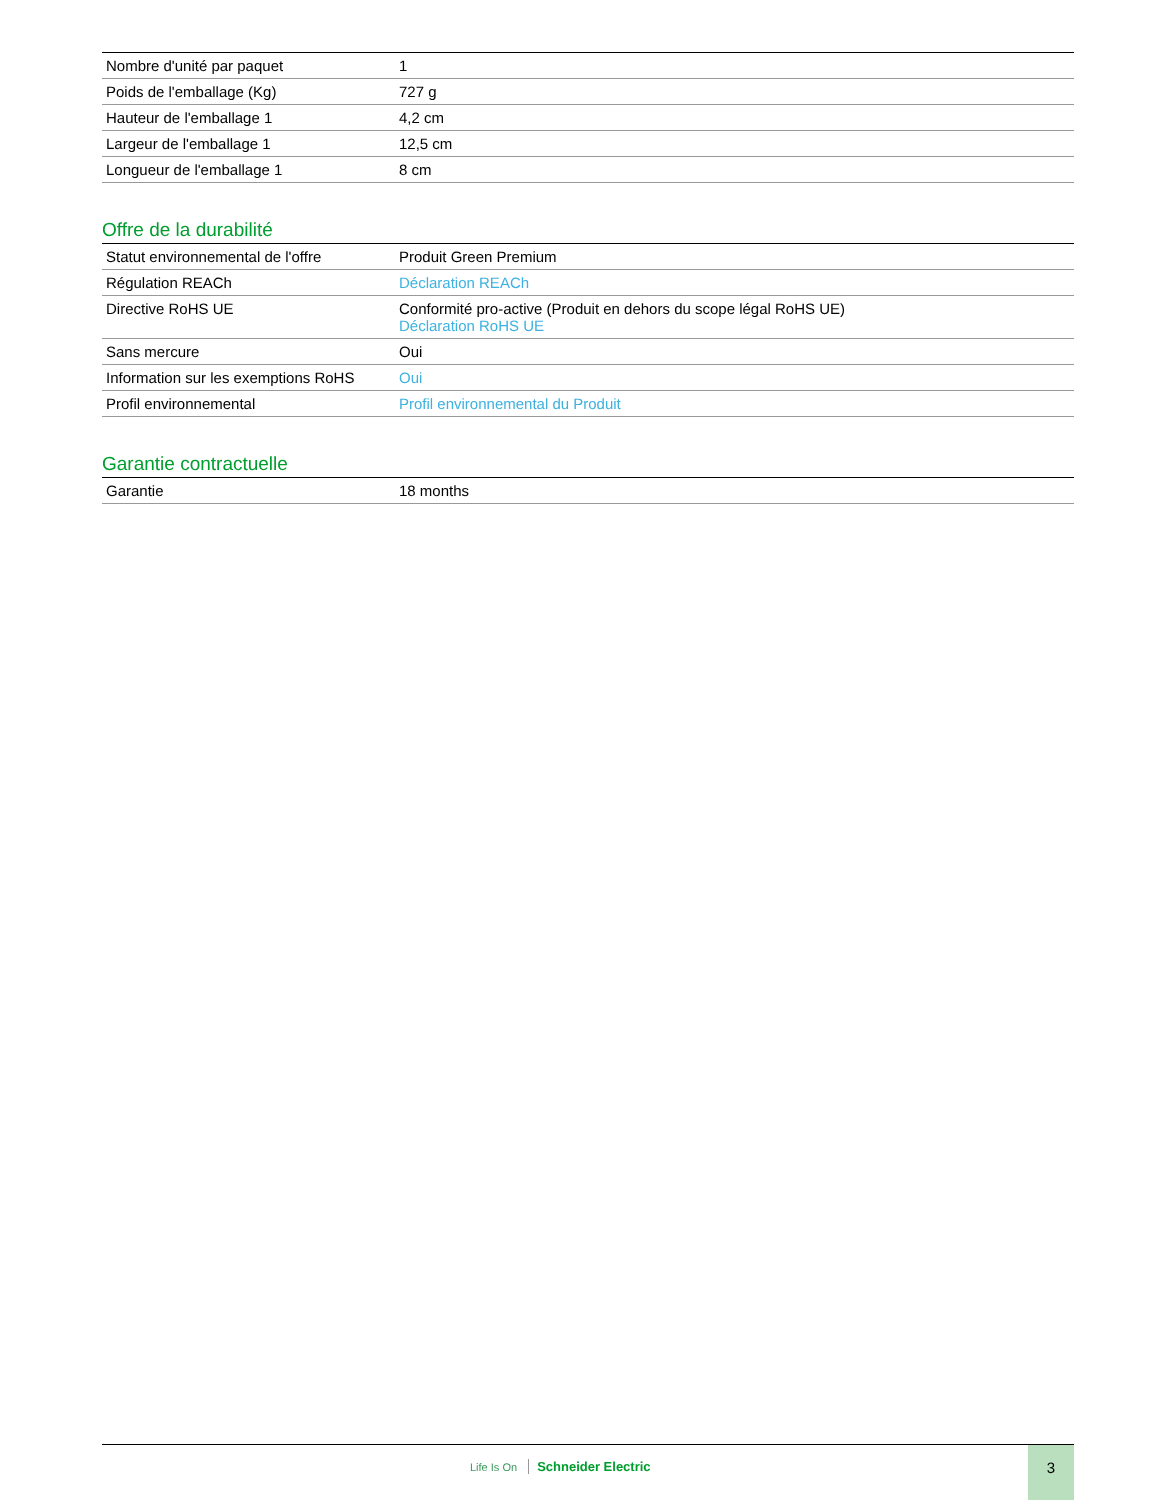| Nombre d'unité par paquet | 1 |
| Poids de l'emballage (Kg) | 727 g |
| Hauteur de l'emballage 1 | 4,2 cm |
| Largeur de l'emballage 1 | 12,5 cm |
| Longueur de l'emballage 1 | 8 cm |
Offre de la durabilité
| Statut environnemental de l'offre | Produit Green Premium |
| Régulation REACh | Déclaration REACh |
| Directive RoHS UE | Conformité pro-active (Produit en dehors du scope légal RoHS UE) Déclaration RoHS UE |
| Sans mercure | Oui |
| Information sur les exemptions RoHS | Oui |
| Profil environnemental | Profil environnemental du Produit |
Garantie contractuelle
| Garantie | 18 months |
Life Is On Schneider Electric
3